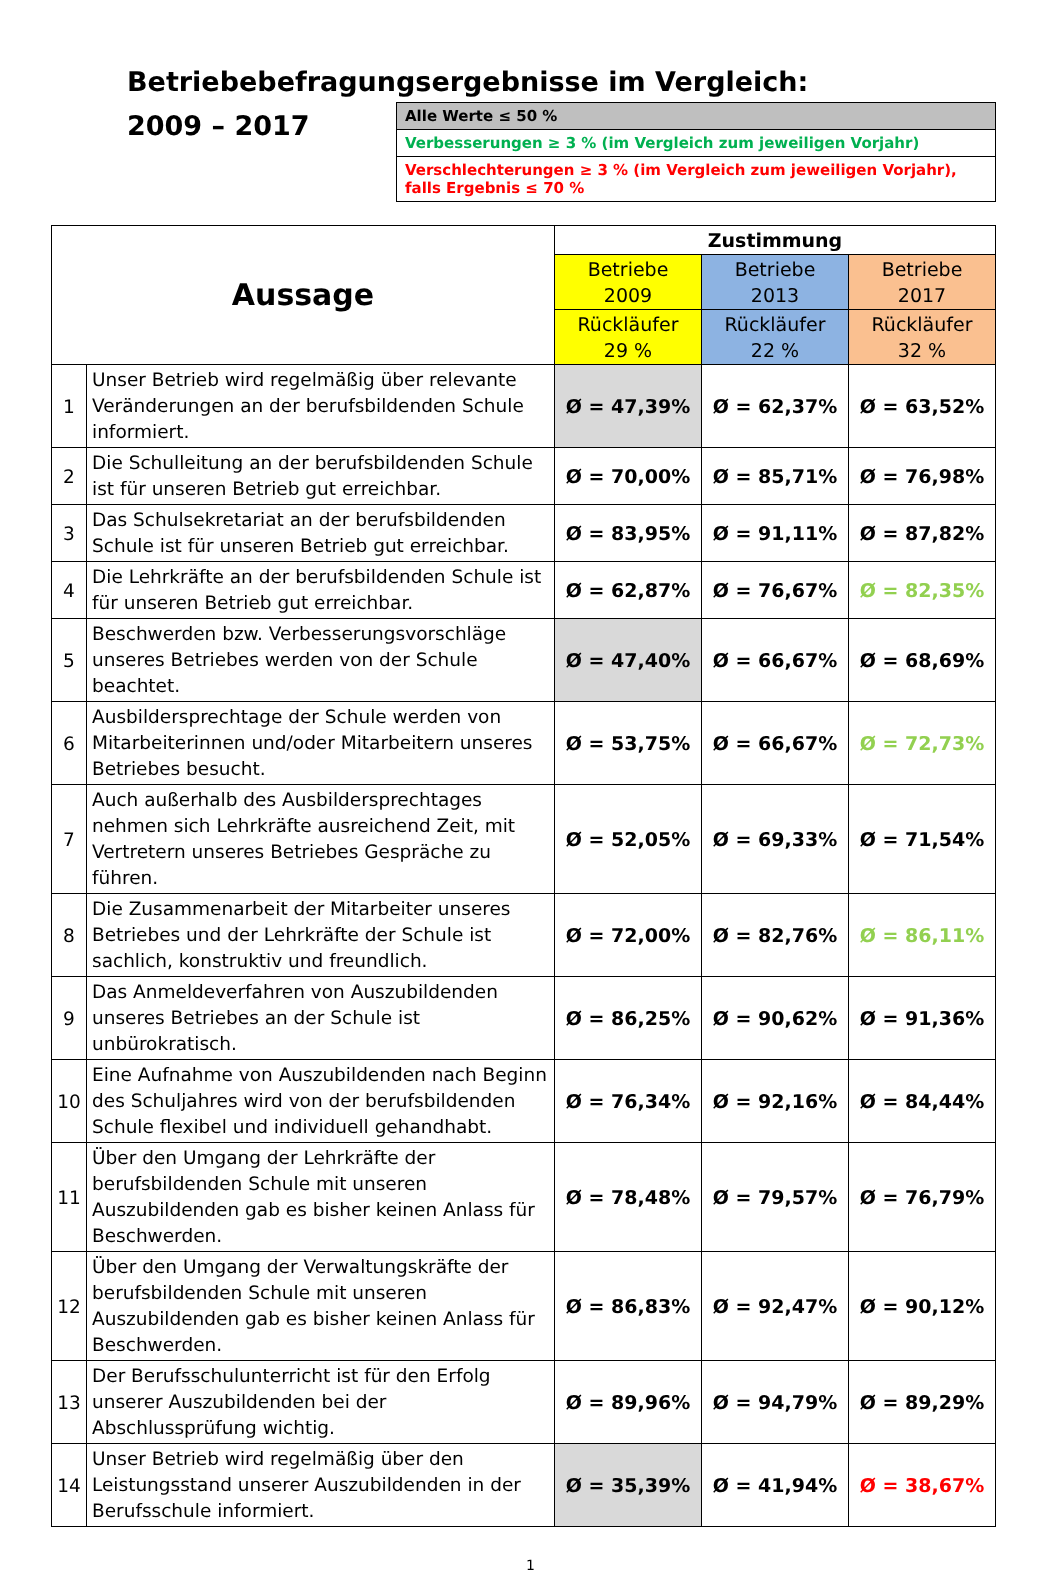Betriebebefragungsergebnisse im Vergleich:
2009 – 2017
| Alle Werte ≤ 50 % |
| Verbesserungen ≥ 3 % (im Vergleich zum jeweiligen Vorjahr) |
| Verschlechterungen ≥ 3 % (im Vergleich zum jeweiligen Vorjahr), falls Ergebnis ≤ 70 % |
| Aussage | | Zustimmung | | |
| --- | --- | --- | --- | --- |
| | | Betriebe 2009 | Betriebe 2013 | Betriebe 2017 |
| | | Rückläufer 29 % | Rückläufer 22 % | Rückläufer 32 % |
| 1 | Unser Betrieb wird regelmäßig über relevante Veränderungen an der berufsbildenden Schule informiert. | Ø = 47,39% | Ø = 62,37% | Ø = 63,52% |
| 2 | Die Schulleitung an der berufsbildenden Schule ist für unseren Betrieb gut erreichbar. | Ø = 70,00% | Ø = 85,71% | Ø = 76,98% |
| 3 | Das Schulsekretariat an der berufsbildenden Schule ist für unseren Betrieb gut erreichbar. | Ø = 83,95% | Ø = 91,11% | Ø = 87,82% |
| 4 | Die Lehrkräfte an der berufsbildenden Schule ist für unseren Betrieb gut erreichbar. | Ø = 62,87% | Ø = 76,67% | Ø = 82,35% |
| 5 | Beschwerden bzw. Verbesserungsvorschläge unseres Betriebes werden von der Schule beachtet. | Ø = 47,40% | Ø = 66,67% | Ø = 68,69% |
| 6 | Ausbildersprechtage der Schule werden von Mitarbeiterinnen und/oder Mitarbeitern unseres Betriebes besucht. | Ø = 53,75% | Ø = 66,67% | Ø = 72,73% |
| 7 | Auch außerhalb des Ausbildersprechtages nehmen sich Lehrkräfte ausreichend Zeit, mit Vertretern unseres Betriebes Gespräche zu führen. | Ø = 52,05% | Ø = 69,33% | Ø = 71,54% |
| 8 | Die Zusammenarbeit der Mitarbeiter unseres Betriebes und der Lehrkräfte der Schule ist sachlich, konstruktiv und freundlich. | Ø = 72,00% | Ø = 82,76% | Ø = 86,11% |
| 9 | Das Anmeldeverfahren von Auszubildenden unseres Betriebes an der Schule ist unbürokratisch. | Ø = 86,25% | Ø = 90,62% | Ø = 91,36% |
| 10 | Eine Aufnahme von Auszubildenden nach Beginn des Schuljahres wird von der berufsbildenden Schule flexibel und individuell gehandhabt. | Ø = 76,34% | Ø = 92,16% | Ø = 84,44% |
| 11 | Über den Umgang der Lehrkräfte der berufsbildenden Schule mit unseren Auszubildenden gab es bisher keinen Anlass für Beschwerden. | Ø = 78,48% | Ø = 79,57% | Ø = 76,79% |
| 12 | Über den Umgang der Verwaltungskräfte der berufsbildenden Schule mit unseren Auszubildenden gab es bisher keinen Anlass für Beschwerden. | Ø = 86,83% | Ø = 92,47% | Ø = 90,12% |
| 13 | Der Berufsschulunterricht ist für den Erfolg unserer Auszubildenden bei der Abschlussprüfung wichtig. | Ø = 89,96% | Ø = 94,79% | Ø = 89,29% |
| 14 | Unser Betrieb wird regelmäßig über den Leistungsstand unserer Auszubildenden in der Berufsschule informiert. | Ø = 35,39% | Ø = 41,94% | Ø = 38,67% |
1